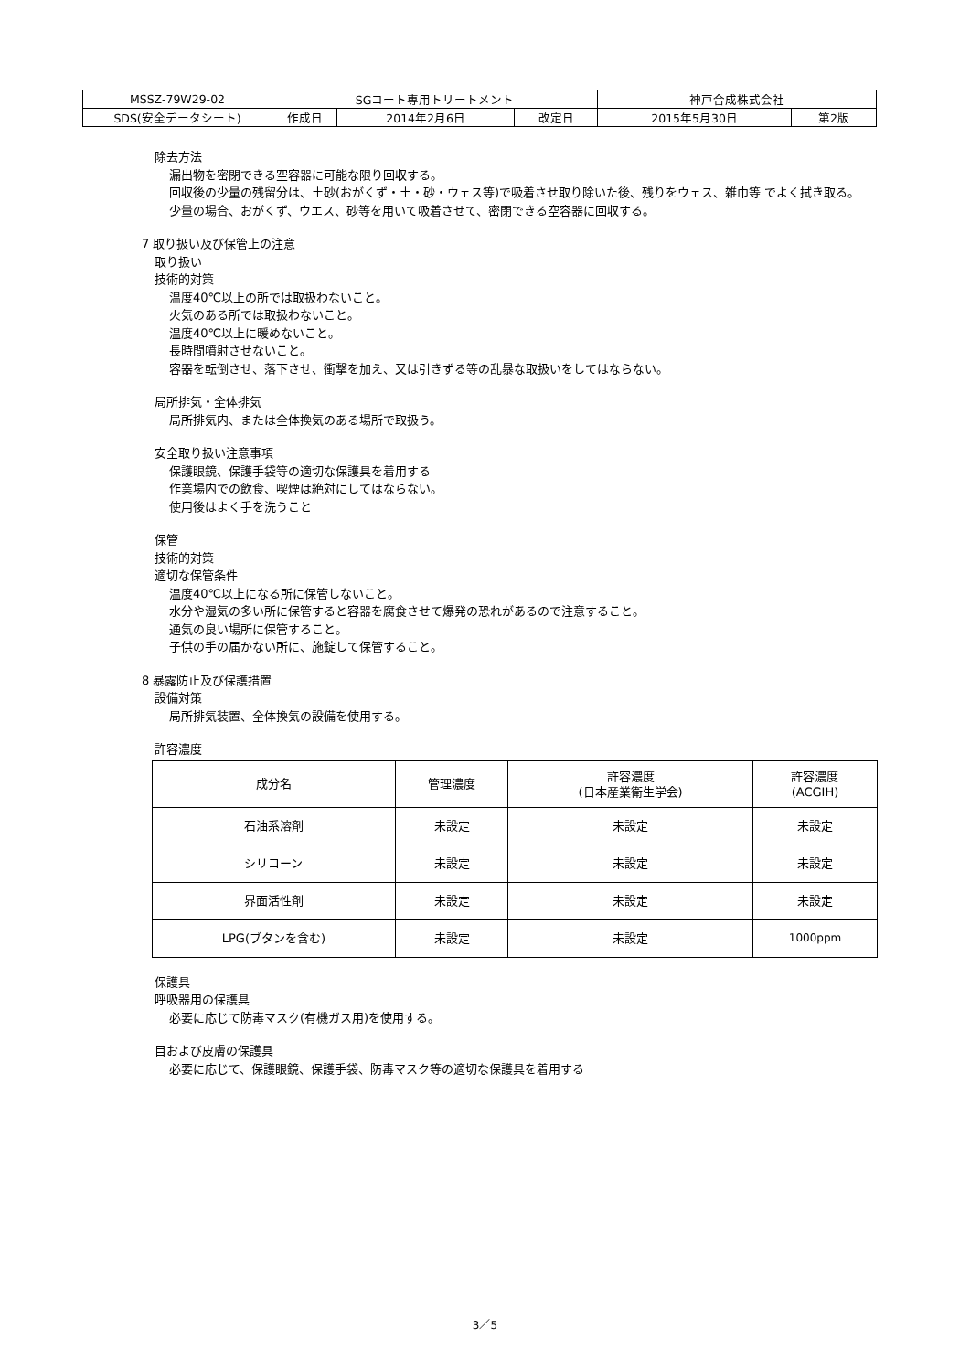| MSSZ-79W29-02 | SGコート専用トリートメント | | | 神戸合成株式会社 | |
| SDS(安全データシート) | 作成日 | 2014年2月6日 | 改定日 | 2015年5月30日 | 第2版 |
除去方法
漏出物を密閉できる空容器に可能な限り回収する。
回収後の少量の残留分は、土砂(おがくず・土・砂・ウェス等)で吸着させ取り除いた後、残りをウェス、雑巾等 でよく拭き取る。
少量の場合、おがくず、ウエス、砂等を用いて吸着させて、密閉できる空容器に回収する。
7 取り扱い及び保管上の注意
取り扱い
技術的対策
温度40℃以上の所では取扱わないこと。
火気のある所では取扱わないこと。
温度40℃以上に暖めないこと。
長時間噴射させないこと。
容器を転倒させ、落下させ、衝撃を加え、又は引きずる等の乱暴な取扱いをしてはならない。
局所排気・全体排気
局所排気内、または全体換気のある場所で取扱う。
安全取り扱い注意事項
保護眼鏡、保護手袋等の適切な保護具を着用する
作業場内での飲食、喫煙は絶対にしてはならない。
使用後はよく手を洗うこと
保管
技術的対策
適切な保管条件
温度40℃以上になる所に保管しないこと。
水分や湿気の多い所に保管すると容器を腐食させて爆発の恐れがあるので注意すること。
通気の良い場所に保管すること。
子供の手の届かない所に、施錠して保管すること。
8 暴露防止及び保護措置
設備対策
局所排気装置、全体換気の設備を使用する。
許容濃度
| 成分名 | 管理濃度 | 許容濃度 (日本産業衛生学会) | 許容濃度 (ACGIH) |
| 石油系溶剤 | 未設定 | 未設定 | 未設定 |
| シリコーン | 未設定 | 未設定 | 未設定 |
| 界面活性剤 | 未設定 | 未設定 | 未設定 |
| LPG(ブタンを含む) | 未設定 | 未設定 | 1000ppm |
保護具
呼吸器用の保護具
必要に応じて防毒マスク(有機ガス用)を使用する。
目および皮膚の保護具
必要に応じて、保護眼鏡、保護手袋、防毒マスク等の適切な保護具を着用する
3／5